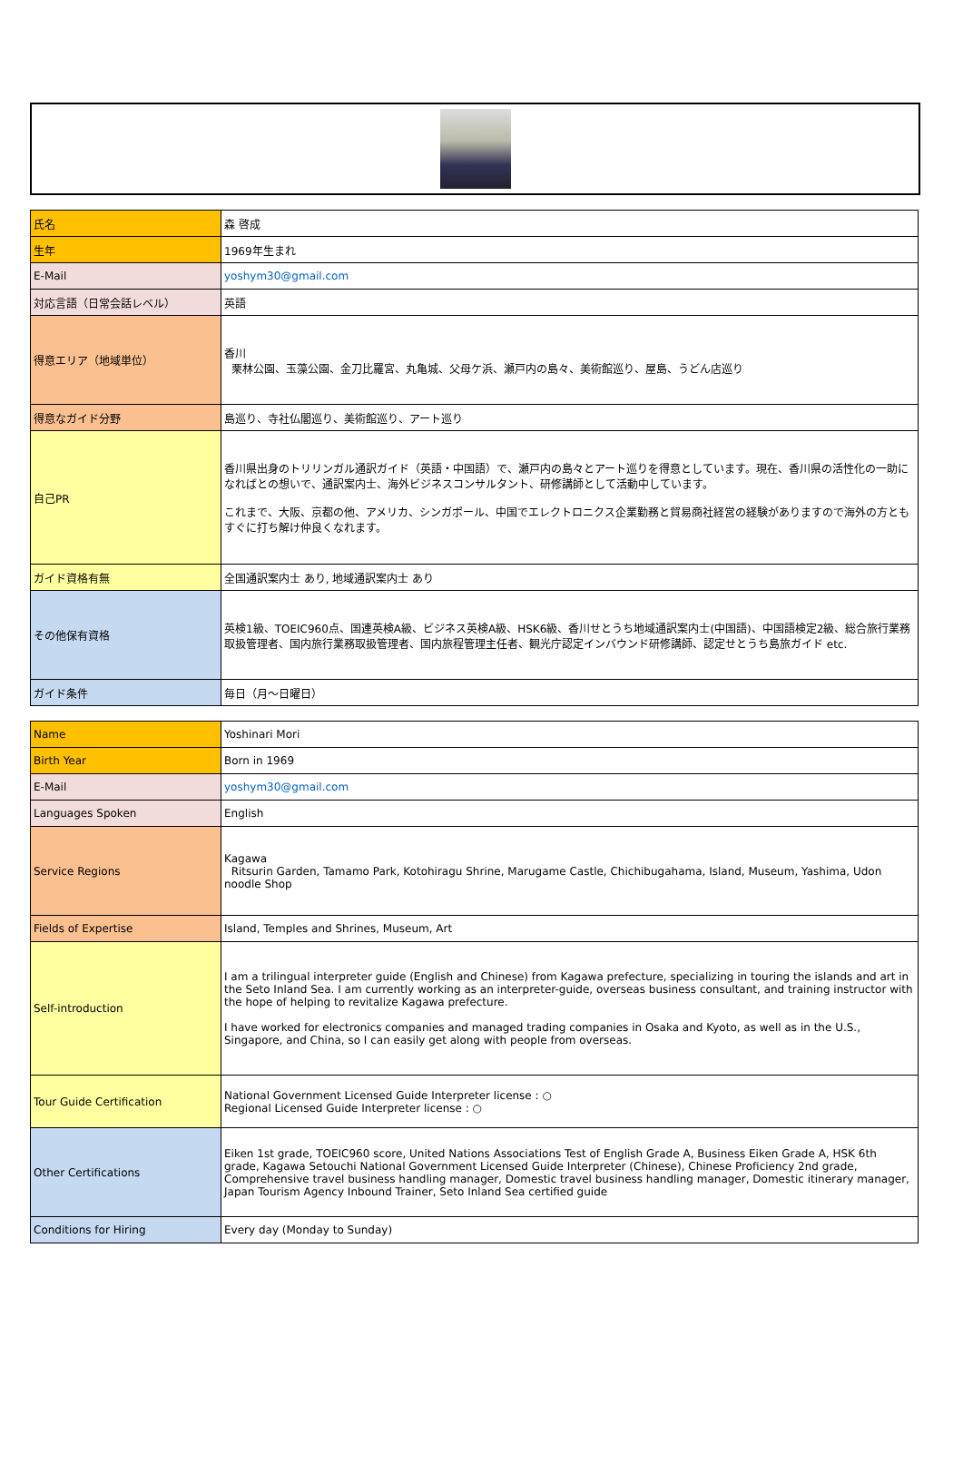| 氏名 | 森 啓成 |
| 生年 | 1969年生まれ |
| E-Mail | yoshym30@gmail.com |
| 対応言語（日常会話レベル） | 英語 |
| 得意エリア（地域単位） | 香川 栗林公園、玉藻公園、金刀比羅宮、丸亀城、父母ケ浜、瀬戸内の島々、美術館巡り、屋島、うどん店巡り |
| 得意なガイド分野 | 島巡り、寺社仏閣巡り、美術館巡り、アート巡り |
| 自己PR | 香川県出身のトリリンガル通訳ガイド（英語・中国語）で、瀬戸内の島々とアート巡りを得意としています。現在、香川県の活性化の一助になればとの想いで、通訳案内士、海外ビジネスコンサルタント、研修講師として活動中しています。 これまで、大阪、京都の他、アメリカ、シンガポール、中国でエレクトロニクス企業勤務と貿易商社経営の経験がありますので海外の方ともすぐに打ち解け仲良くなれます。 |
| ガイド資格有無 | 全国通訳案内士 あり, 地域通訳案内士 あり |
| その他保有資格 | 英検1級、TOEIC960点、国連英検A級、ビジネス英検A級、HSK6級、香川せとうち地域通訳案内士(中国語)、中国語検定2級、総合旅行業務取扱管理者、国内旅行業務取扱管理者、国内旅程管理主任者、観光庁認定インバウンド研修講師、認定せとうち島旅ガイド etc. |
| ガイド条件 | 毎日（月〜日曜日） |
| Name | Yoshinari Mori |
| Birth Year | Born in 1969 |
| E-Mail | yoshym30@gmail.com |
| Languages Spoken | English |
| Service Regions | Kagawa Ritsurin Garden, Tamamo Park, Kotohiragu Shrine, Marugame Castle, Chichibugahama, Island, Museum, Yashima, Udon noodle Shop |
| Fields of Expertise | Island, Temples and Shrines, Museum, Art |
| Self-introduction | I am a trilingual interpreter guide (English and Chinese) from Kagawa prefecture, specializing in touring the islands and art in the Seto Inland Sea. I am currently working as an interpreter-guide, overseas business consultant, and training instructor with the hope of helping to revitalize Kagawa prefecture. I have worked for electronics companies and managed trading companies in Osaka and Kyoto, as well as in the U.S., Singapore, and China, so I can easily get along with people from overseas. |
| Tour Guide Certification | National Government Licensed Guide Interpreter license : ○ Regional Licensed Guide Interpreter license : ○ |
| Other Certifications | Eiken 1st grade, TOEIC960 score, United Nations Associations Test of English Grade A, Business Eiken Grade A, HSK 6th grade, Kagawa Setouchi National Government Licensed Guide Interpreter (Chinese), Chinese Proficiency 2nd grade, Comprehensive travel business handling manager, Domestic travel business handling manager, Domestic itinerary manager, Japan Tourism Agency Inbound Trainer, Seto Inland Sea certified guide |
| Conditions for Hiring | Every day (Monday to Sunday) |